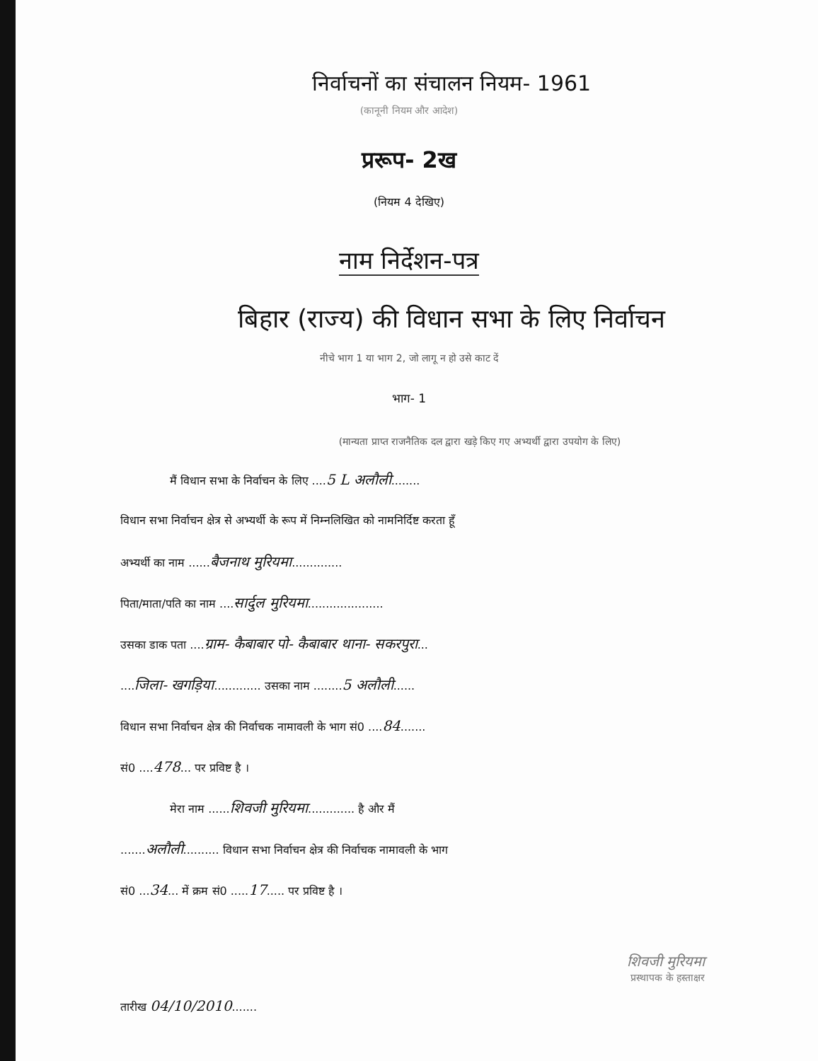निर्वाचनों का संचालन नियम- 1961
(कानूनी नियम और आदेश)
प्ररूप- 2ख
(नियम 4 देखिए)
नाम निर्देशन-पत्र
बिहार (राज्य) की विधान सभा के लिए निर्वाचन
नीचे भाग 1 या भाग 2, जो लागू न हो उसे काट दें
भाग- 1
(मान्यता प्राप्त राजनैतिक दल द्वारा खड़े किए गए अभ्यर्थी द्वारा उपयोग के लिए)
मैं विधान सभा के निर्वाचन के लिए ....5 L अलौली........
विधान सभा निर्वाचन क्षेत्र से अभ्यर्थी के रूप में निम्नलिखित को नामनिर्दिष्ट करता हूँ
अभ्यर्थी का नाम ......बैजनाथ मुरियमा..............
पिता/माता/पति का नाम ....सार्दुल मुरियमा.....................
उसका डाक पता ....ग्राम- कैबाबार पो- कैबाबार थाना- सकरपुरा...
....जिला- खगड़िया............. उसका नाम ........5 अलौली......
विधान सभा निर्वाचन क्षेत्र की निर्वाचक नामावली के भाग सं0 ....84.......
सं0 ....478... पर प्रविष्ट है ।
मेरा नाम ......शिवजी मुरियमा............. है और मैं
.......अलौली.......... विधान सभा निर्वाचन क्षेत्र की निर्वाचक नामावली के भाग
सं0 ...34... में क्रम सं0 .....17..... पर प्रविष्ट है ।
शिवजी मुरियमा
प्रस्थापक के हस्ताक्षर
तारीख 04/10/2010.......